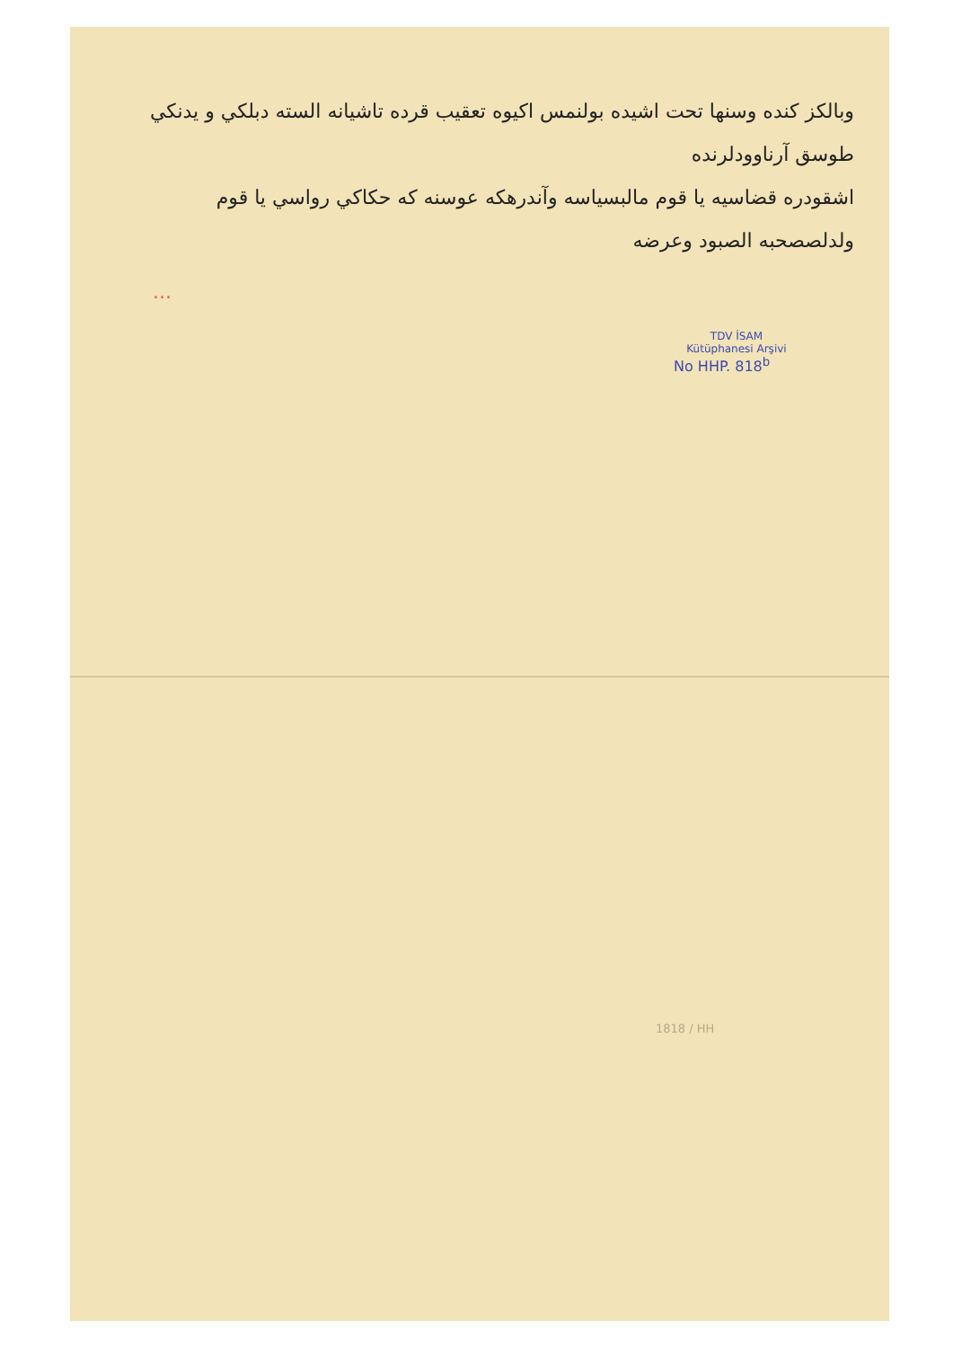وبالكز كنده وسنها تحت اشيده بولنمس اكيوه تعقيب قرده تاشيانه السته دبلكي و يدنكي طوسق آرناوودلرنده
اشقودره قضاسيه يا قوم مالبسياسه وآندرهكه عوسنه كه حكاكي رواسي يا قوم
ولدلصصحبه الصبود وعرضه
...
TDV İSAM
Kütüphanesi Arşivi
No HHP. 818<sup>b</sup>
1818 / HH